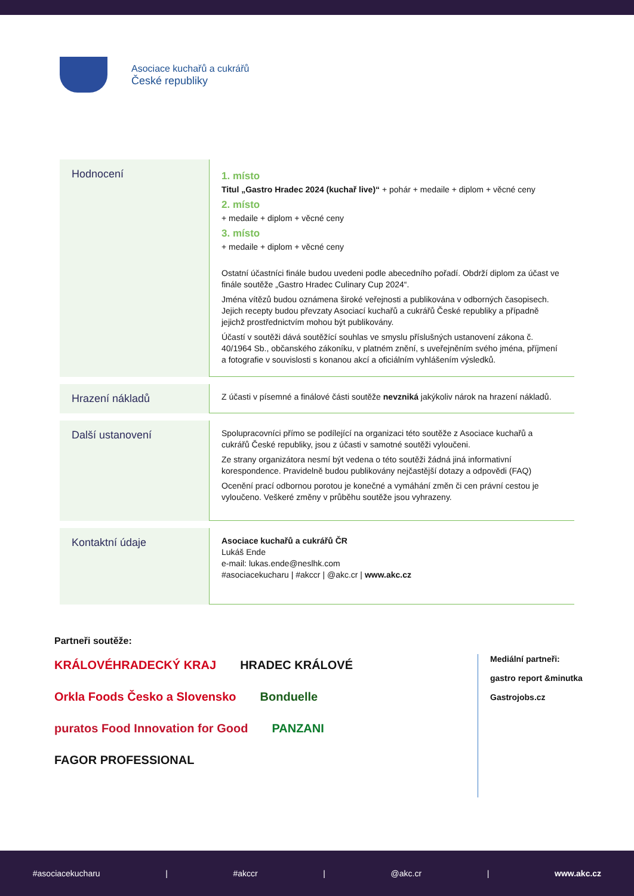Asociace kuchařů a cukrářů
České republiky
| Hodnocení | 1. místo Titul „Gastro Hradec 2024 (kuchař live)“ + pohár + medaile + diplom + věcné ceny 2. místo + medaile + diplom + věcné ceny 3. místo + medaile + diplom + věcné ceny Ostatní účastníci finále budou uvedeni podle abecedního pořadí. Obdrží diplom za účast ve finále soutěže „Gastro Hradec Culinary Cup 2024“. Jména vítězů budou oznámena široké veřejnosti a publikována v odborných časopisech. Jejich recepty budou převzaty Asociací kuchařů a cukrářů České republiky a případně jejichž prostřednictvím mohou být publikovány. Účastí v soutěži dává soutěžící souhlas ve smyslu příslušných ustanovení zákona č. 40/1964 Sb., občanského zákoníku, v platném znění, s uveřejněním svého jména, příjmení a fotografie v souvislosti s konanou akcí a oficiálním vyhlášením výsledků. |
| Hrazení nákladů | Z účasti v písemné a finálové části soutěže nevzniká jakýkoliv nárok na hrazení nákladů. |
| Další ustanovení | Spolupracovníci přímo se podílející na organizaci této soutěže z Asociace kuchařů a cukrářů České republiky, jsou z účasti v samotné soutěži vyloučeni. Ze strany organizátora nesmí být vedena o této soutěži žádná jiná informativní korespondence. Pravidelně budou publikovány nejčastější dotazy a odpovědi (FAQ) Ocenění prací odbornou porotou je konečné a vymáhání změn či cen právní cestou je vyloučeno. Veškeré změny v průběhu soutěže jsou vyhrazeny. |
| Kontaktní údaje | Asociace kuchařů a cukrářů ČR Lukáš Ende e-mail: lukas.ende@neslhk.com #asociacekucharu / #akccr / @akc.cr / www.akc.cz |
Partneři soutěže:
KRÁLOVÉHRADECKÝ KRAJ HRADEC KRÁLOVÉ Orkla Foods Česko a Slovensko Bonduelle puratos Food Innovation for Good PANZANI FAGOR PROFESSIONAL
Mediální partneři:
gastro report &minutka
Gastrojobs.cz
#asociacekucharu | #akccr | @akc.cr | www.akc.cz